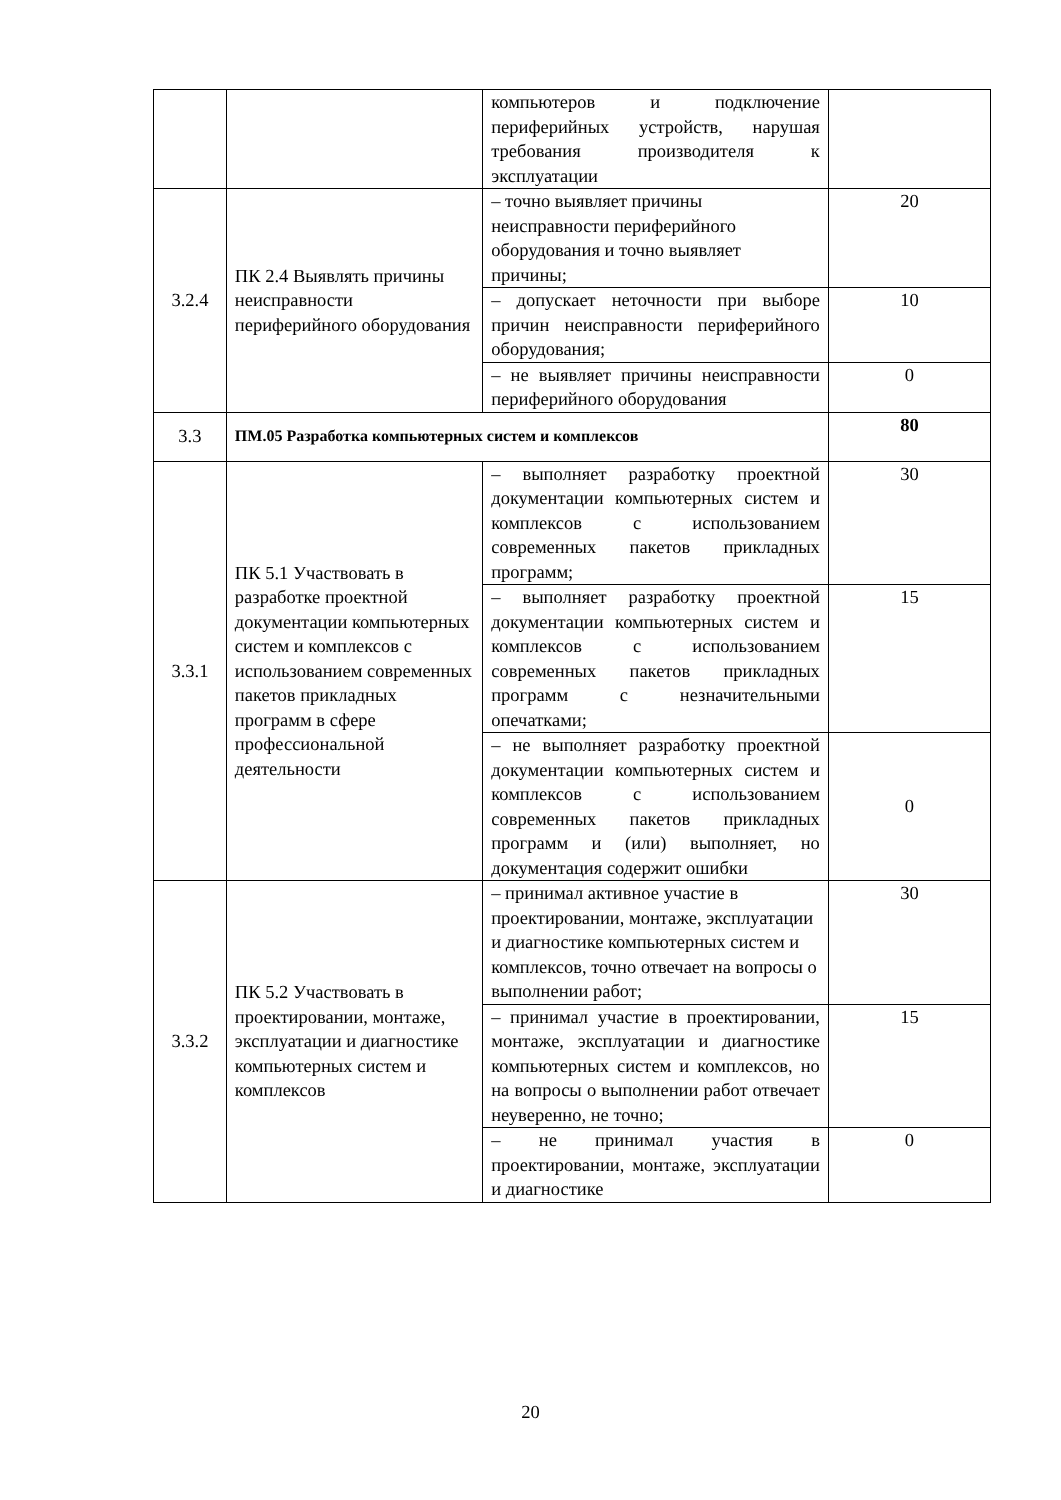| | | компьютеров и подключение периферийных устройств, нарушая требования производителя к эксплуатации | |
| 3.2.4 | ПК 2.4 Выявлять причины неисправности периферийного оборудования | – точно выявляет причины неисправности периферийного оборудования и точно выявляет причины; | 20 |
| | | – допускает неточности при выборе причин неисправности периферийного оборудования; | 10 |
| | | – не выявляет причины неисправности периферийного оборудования | 0 |
| 3.3 | ПМ.05 Разработка компьютерных систем и комплексов | | 80 |
| 3.3.1 | ПК 5.1 Участвовать в разработке проектной документации компьютерных систем и комплексов с использованием современных пакетов прикладных программ в сфере профессиональной деятельности | – выполняет разработку проектной документации компьютерных систем и комплексов с использованием современных пакетов прикладных программ; | 30 |
| | | – выполняет разработку проектной документации компьютерных систем и комплексов с использованием современных пакетов прикладных программ с незначительными опечатками; | 15 |
| | | – не выполняет разработку проектной документации компьютерных систем и комплексов с использованием современных пакетов прикладных программ и (или) выполняет, но документация содержит ошибки | 0 |
| 3.3.2 | ПК 5.2 Участвовать в проектировании, монтаже, эксплуатации и диагностике компьютерных систем и комплексов | – принимал активное участие в проектировании, монтаже, эксплуатации и диагностике компьютерных систем и комплексов, точно отвечает на вопросы о выполнении работ; | 30 |
| | | – принимал участие в проектировании, монтаже, эксплуатации и диагностике компьютерных систем и комплексов, но на вопросы о выполнении работ отвечает неуверенно, не точно; | 15 |
| | | – не принимал участия в проектировании, монтаже, эксплуатации и диагностике | 0 |
20